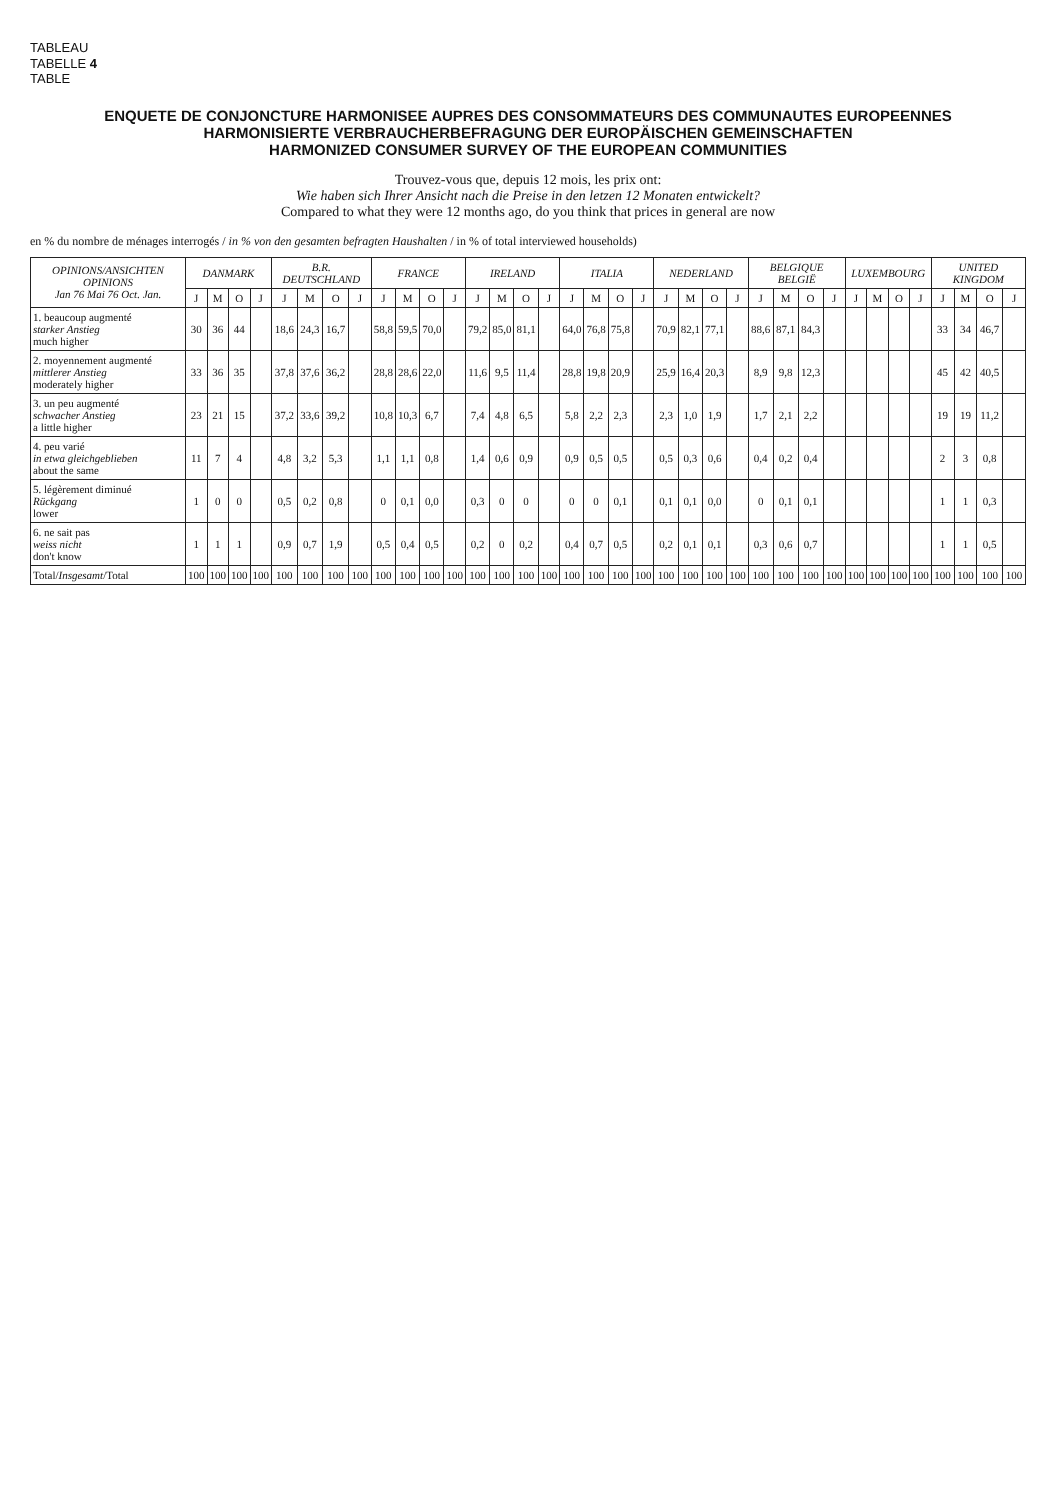TABLEAU
TABELLE 4
TABLE
ENQUETE DE CONJONCTURE HARMONISEE AUPRES DES CONSOMMATEURS DES COMMUNAUTES EUROPEENNES
HARMONISIERTE VERBRAUCHERBEFRAGUNG DER EUROPÄISCHEN GEMEINSCHAFTEN
HARMONIZED CONSUMER SURVEY OF THE EUROPEAN COMMUNITIES
Trouvez-vous que, depuis 12 mois, les prix ont:
Wie haben sich Ihrer Ansicht nach die Preise in den letzen 12 Monaten entwickelt?
Compared to what they were 12 months ago, do you think that prices in general are now
en % du nombre de ménages interrogés / in % von den gesamten befragten Haushalten / in % of total interviewed households)
| OPINIONS/ ANSICHTEN OPINIONS Jan 76 Mai 76 Oct. Jan. | DANMARK | | | | B.R. DEUTSCHLAND | | | | FRANCE | | | | IRELAND | | | | ITALIA | | | | NEDERLAND | | | | BELGIQUE BELGIË | | | | LUXEMBOURG | | | | UNITED KINGDOM | | | |
| --- | --- | --- | --- | --- | --- | --- | --- | --- | --- | --- | --- | --- | --- | --- | --- | --- | --- | --- | --- | --- | --- | --- | --- | --- | --- | --- | --- | --- | --- | --- | --- | --- | --- | --- | --- | --- |
| | J | M | O | J | J | M | O | J | J | M | O | J | J | M | O | J | J | M | O | J | J | M | O | J | J | M | O | J | J | M | O | J | J | M | O | J |
| 1. beaucoup augmenté starker Anstieg much higher | 30 | 36 | 44 | | 18,6 | 24,3 | 16,7 | | 58,8 | 59,5 | 70,0 | | 79,2 | 85,0 | 81,1 | | 64,0 | 76,8 | 75,8 | | 70,9 | 82,1 | 77,1 | | 88,6 | 87,1 | 84,3 | | | | | | 33 | 34 | 46,7 | |
| 2. moyennement augmenté mittlerer Anstieg moderately higher | 33 | 36 | 35 | | 37,8 | 37,6 | 36,2 | | 28,8 | 28,6 | 22,0 | | 11,6 | 9,5 | 11,4 | | 28,8 | 19,8 | 20,9 | | 25,9 | 16,4 | 20,3 | | 8,9 | 9,8 | 12,3 | | | | | | 45 | 42 | 40,5 | |
| 3. un peu augmenté schwacher Anstieg a little higher | 23 | 21 | 15 | | 37,2 | 33,6 | 39,2 | | 10,8 | 10,3 | 6,7 | | 7,4 | 4,8 | 6,5 | | 5,8 | 2,2 | 2,3 | | 2,3 | 1,0 | 1,9 | | 1,7 | 2,1 | 2,2 | | | | | | 19 | 19 | 11,2 | |
| 4. peu varié in etwa gleichgeblieben about the same | 11 | 7 | 4 | | 4,8 | 3,2 | 5,3 | | 1,1 | 1,1 | 0,8 | | 1,4 | 0,6 | 0,9 | | 0,9 | 0,5 | 0,5 | | 0,5 | 0,3 | 0,6 | | 0,4 | 0,2 | 0,4 | | | | | | 2 | 3 | 0,8 | |
| 5. légèrement diminué Rückgang lower | 1 | 0 | 0 | | 0,5 | 0,2 | 0,8 | | 0 | 0,1 | 0,0 | | 0,3 | 0 | 0 | | 0 | 0 | 0,1 | | 0,1 | 0,1 | 0,0 | | 0 | 0,1 | 0,1 | | | | | | 1 | 1 | 0,3 | |
| 6. ne sait pas weiss nicht don't know | 1 | 1 | 1 | | 0,9 | 0,7 | 1,9 | | 0,5 | 0,4 | 0,5 | | 0,2 | 0 | 0,2 | | 0,4 | 0,7 | 0,5 | | 0,2 | 0,1 | 0,1 | | 0,3 | 0,6 | 0,7 | | | | | | 1 | 1 | 0,5 | |
| Total/ Insgesamt /Total | 100 | 100 | 100 | 100 | 100 | 100 | 100 | 100 | 100 | 100 | 100 | 100 | 100 | 100 | 100 | 100 | 100 | 100 | 100 | 100 | 100 | 100 | 100 | 100 | 100 | 100 | 100 | 100 | 100 | 100 | 100 | 100 | 100 | 100 | 100 | 100 |